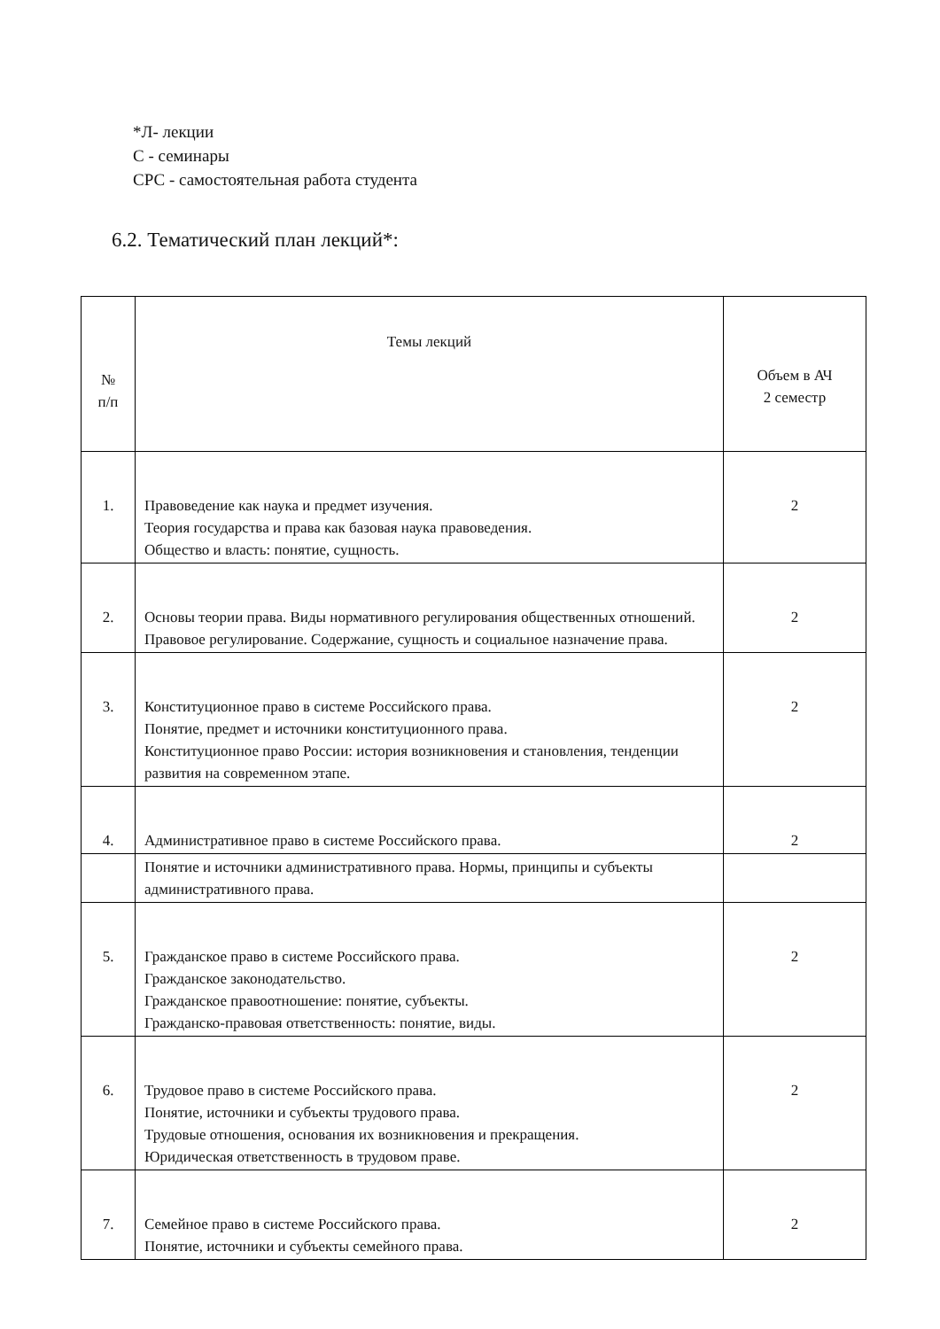*Л- лекции
С - семинары
СРС - самостоятельная работа студента
6.2. Тематический план лекций*:
| № п/п | Темы лекций | Объем в АЧ 2 семестр |
| 1. | Правоведение как наука и предмет изучения. Теория государства и права как базовая наука правоведения. Общество и власть: понятие, сущность. | 2 |
| 2. | Основы теории права. Виды нормативного регулирования общественных отношений. Правовое регулирование. Содержание, сущность и социальное назначение права. | 2 |
| 3. | Конституционное право в системе Российского права. Понятие, предмет и источники конституционного права. Конституционное право России: история возникновения и становления, тенденции развития на современном этапе. | 2 |
| 4. | Административное право в системе Российского права. | 2 |
| | Понятие и источники административного права. Нормы, принципы и субъекты административного права. | |
| 5. | Гражданское право в системе Российского права. Гражданское законодательство. Гражданское правоотношение: понятие, субъекты. Гражданско-правовая ответственность: понятие, виды. | 2 |
| 6. | Трудовое право в системе Российского права. Понятие, источники и субъекты трудового права. Трудовые отношения, основания их возникновения и прекращения. Юридическая ответственность в трудовом праве. | 2 |
| 7. | Семейное право в системе Российского права. Понятие, источники и субъекты семейного права. | 2 |